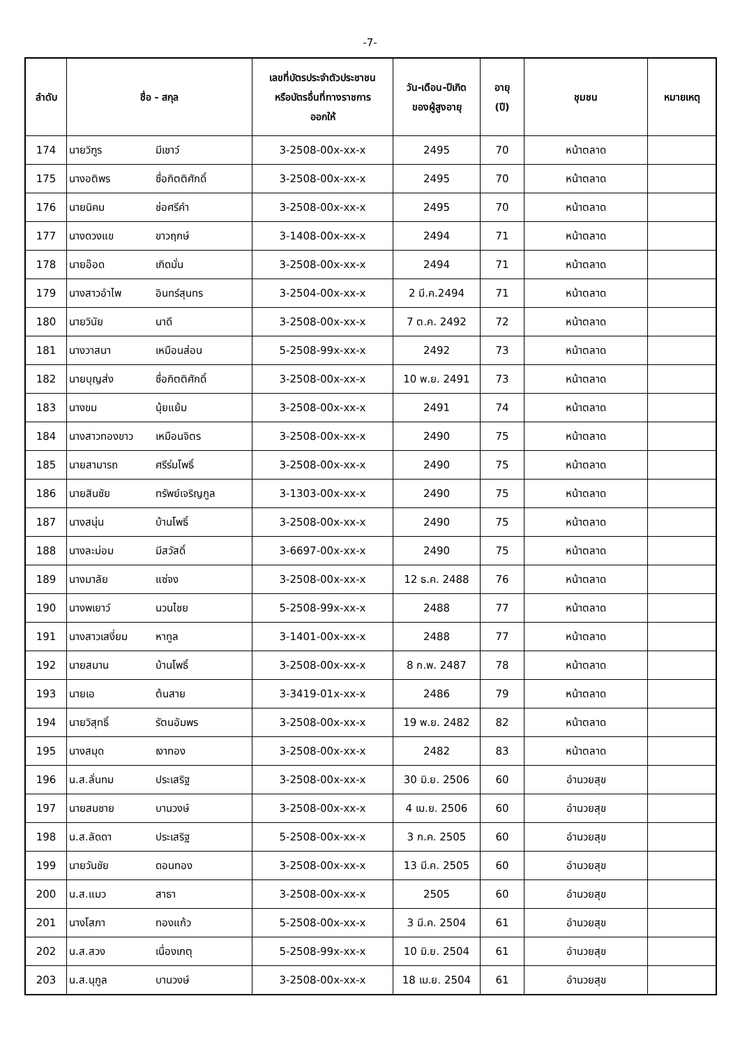-7-
| ลำดับ | ชื่อ - สกุล | | เลขที่บัตรประจำตัวประชาชน หรือบัตรอื่นที่ทางราชการ ออกให้ | วัน-เดือน-ปีเกิด ของผู้สูงอายุ | อายุ (ปี) | ชุมชน | หมายเหตุ |
| --- | --- | --- | --- | --- | --- | --- | --- |
| 174 | นายวิฑูร | มีเชาว์ | 3-2508-00x-xx-x | 2495 | 70 | หน้าตลาด | |
| 175 | นางอติพร | ซื่อกิตติศักดิ์ | 3-2508-00x-xx-x | 2495 | 70 | หน้าตลาด | |
| 176 | นายนิคม | ช่อศรีคำ | 3-2508-00x-xx-x | 2495 | 70 | หน้าตลาด | |
| 177 | นางดวงแข | ขาวฤกษ์ | 3-1408-00x-xx-x | 2494 | 71 | หน้าตลาด | |
| 178 | นายอ๊อด | เกิดมั่น | 3-2508-00x-xx-x | 2494 | 71 | หน้าตลาด | |
| 179 | นางสาวอำไพ | อินทร์สุนทร | 3-2504-00x-xx-x | 2 มี.ค.2494 | 71 | หน้าตลาด | |
| 180 | นายวินัย | นาดี | 3-2508-00x-xx-x | 7 ต.ค. 2492 | 72 | หน้าตลาด | |
| 181 | นางวาสนา | เหมือนส่อน | 5-2508-99x-xx-x | 2492 | 73 | หน้าตลาด | |
| 182 | นายบุญส่ง | ซื่อกิตติศักดิ์ | 3-2508-00x-xx-x | 10 พ.ย. 2491 | 73 | หน้าตลาด | |
| 183 | นางขม | นุ้ยแย้ม | 3-2508-00x-xx-x | 2491 | 74 | หน้าตลาด | |
| 184 | นางสาวทองขาว | เหมือนจิตร | 3-2508-00x-xx-x | 2490 | 75 | หน้าตลาด | |
| 185 | นายสามารถ | ศรีร่มโพธิ์ | 3-2508-00x-xx-x | 2490 | 75 | หน้าตลาด | |
| 186 | นายสินชัย | ทรัพย์เจริญกูล | 3-1303-00x-xx-x | 2490 | 75 | หน้าตลาด | |
| 187 | นางสนุ่น | บ้านโพธิ์ | 3-2508-00x-xx-x | 2490 | 75 | หน้าตลาด | |
| 188 | นางละม่อม | มีสวัสดิ์ | 3-6697-00x-xx-x | 2490 | 75 | หน้าตลาด | |
| 189 | นางมาลัย | แซ่จง | 3-2508-00x-xx-x | 12 ธ.ค. 2488 | 76 | หน้าตลาด | |
| 190 | นางพเยาว์ | นวนไชย | 5-2508-99x-xx-x | 2488 | 77 | หน้าตลาด | |
| 191 | นางสาวเสงี่ยม | หาทูล | 3-1401-00x-xx-x | 2488 | 77 | หน้าตลาด | |
| 192 | นายสมาน | บ้านโพธิ์ | 3-2508-00x-xx-x | 8 ก.พ. 2487 | 78 | หน้าตลาด | |
| 193 | นายเอ | ต้นสาย | 3-3419-01x-xx-x | 2486 | 79 | หน้าตลาด | |
| 194 | นายวิสุทธิ์ | รัตนอัมพร | 3-2508-00x-xx-x | 19 พ.ย. 2482 | 82 | หน้าตลาด | |
| 195 | นางสมุด | เงาทอง | 3-2508-00x-xx-x | 2482 | 83 | หน้าตลาด | |
| 196 | น.ส.ลั่นทม | ประเสริฐ | 3-2508-00x-xx-x | 30 มิ.ย. 2506 | 60 | อำนวยสุข | |
| 197 | นายสมชาย | บานวงษ์ | 3-2508-00x-xx-x | 4 เม.ย. 2506 | 60 | อำนวยสุข | |
| 198 | น.ส.ลัดดา | ประเสริฐ | 5-2508-00x-xx-x | 3 ก.ค. 2505 | 60 | อำนวยสุข | |
| 199 | นายวันชัย | ดอนทอง | 3-2508-00x-xx-x | 13 มี.ค. 2505 | 60 | อำนวยสุข | |
| 200 | น.ส.แมว | สาธา | 3-2508-00x-xx-x | 2505 | 60 | อำนวยสุข | |
| 201 | นางโสภา | ทองแก้ว | 5-2508-00x-xx-x | 3 มี.ค. 2504 | 61 | อำนวยสุข | |
| 202 | น.ส.สวง | เนื่องเกตุ | 5-2508-99x-xx-x | 10 มิ.ย. 2504 | 61 | อำนวยสุข | |
| 203 | น.ส.นุกูล | บานวงษ์ | 3-2508-00x-xx-x | 18 เม.ย. 2504 | 61 | อำนวยสุข | |